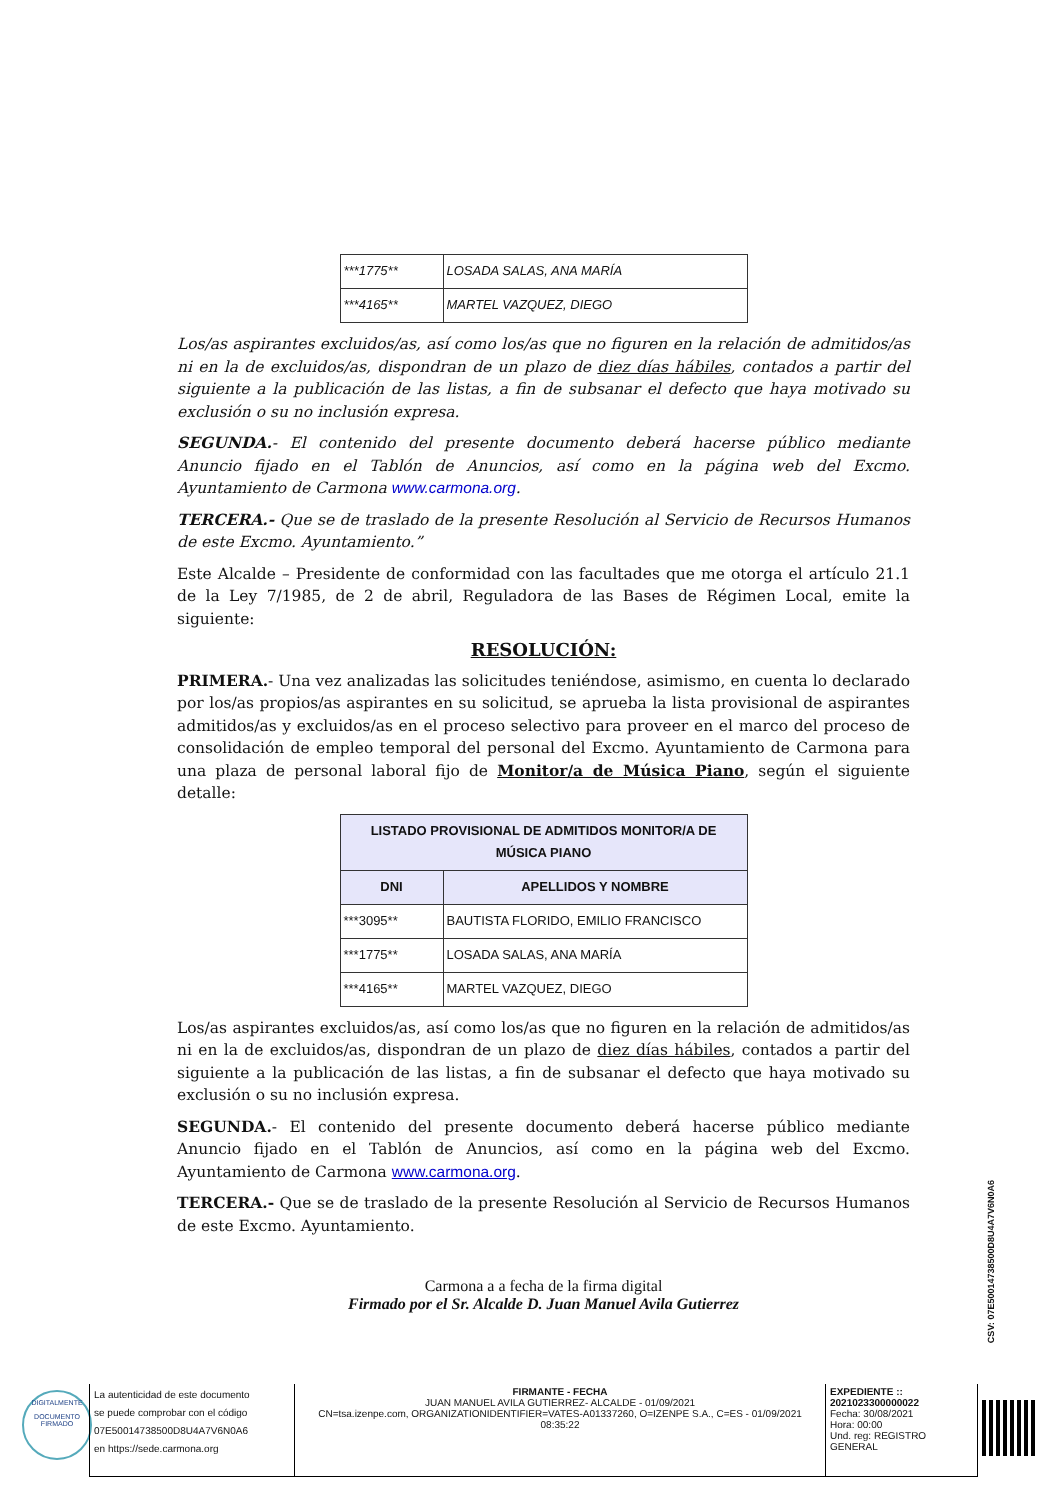| ***1775** | LOSADA SALAS, ANA MARÍA |
| ***4165** | MARTEL VAZQUEZ, DIEGO |
Los/as aspirantes excluidos/as, así como los/as que no figuren en la relación de admitidos/as ni en la de excluidos/as, dispondran de un plazo de diez días hábiles, contados a partir del siguiente a la publicación de las listas, a fin de subsanar el defecto que haya motivado su exclusión o su no inclusión expresa.
SEGUNDA.- El contenido del presente documento deberá hacerse público mediante Anuncio fijado en el Tablón de Anuncios, así como en la página web del Excmo. Ayuntamiento de Carmona www.carmona.org.
TERCERA.- Que se de traslado de la presente Resolución al Servicio de Recursos Humanos de este Excmo. Ayuntamiento.”
Este Alcalde – Presidente de conformidad con las facultades que me otorga el artículo 21.1 de la Ley 7/1985, de 2 de abril, Reguladora de las Bases de Régimen Local, emite la siguiente:
RESOLUCIÓN:
PRIMERA.- Una vez analizadas las solicitudes teniéndose, asimismo, en cuenta lo declarado por los/as propios/as aspirantes en su solicitud, se aprueba la lista provisional de aspirantes admitidos/as y excluidos/as en el proceso selectivo para proveer en el marco del proceso de consolidación de empleo temporal del personal del Excmo. Ayuntamiento de Carmona para una plaza de personal laboral fijo de Monitor/a de Música Piano, según el siguiente detalle:
| LISTADO PROVISIONAL DE ADMITIDOS MONITOR/A DE MÚSICA PIANO | |
| --- | --- |
| DNI | APELLIDOS Y NOMBRE |
| ***3095** | BAUTISTA FLORIDO, EMILIO FRANCISCO |
| ***1775** | LOSADA SALAS, ANA MARÍA |
| ***4165** | MARTEL VAZQUEZ, DIEGO |
Los/as aspirantes excluidos/as, así como los/as que no figuren en la relación de admitidos/as ni en la de excluidos/as, dispondran de un plazo de diez días hábiles, contados a partir del siguiente a la publicación de las listas, a fin de subsanar el defecto que haya motivado su exclusión o su no inclusión expresa.
SEGUNDA.- El contenido del presente documento deberá hacerse público mediante Anuncio fijado en el Tablón de Anuncios, así como en la página web del Excmo. Ayuntamiento de Carmona www.carmona.org.
TERCERA.- Que se de traslado de la presente Resolución al Servicio de Recursos Humanos de este Excmo. Ayuntamiento.
Carmona a a fecha de la firma digital
Firmado por el Sr. Alcalde D. Juan Manuel Avila Gutierrez
CSV: 07E50014738500D8U4A7V6N0A6
DIGITALMENTE
DOCUMENTO FIRMADO
La autenticidad de este documento
se puede comprobar con el código
07E50014738500D8U4A7V6N0A6
en https://sede.carmona.org
FIRMANTE - FECHA
JUAN MANUEL AVILA GUTIERREZ- ALCALDE - 01/09/2021
CN=tsa.izenpe.com, ORGANIZATIONIDENTIFIER=VATES-A01337260, O=IZENPE S.A., C=ES - 01/09/2021 08:35:22
EXPEDIENTE ::
2021023300000022
Fecha: 30/08/2021
Hora: 00:00
Und. reg: REGISTRO GENERAL